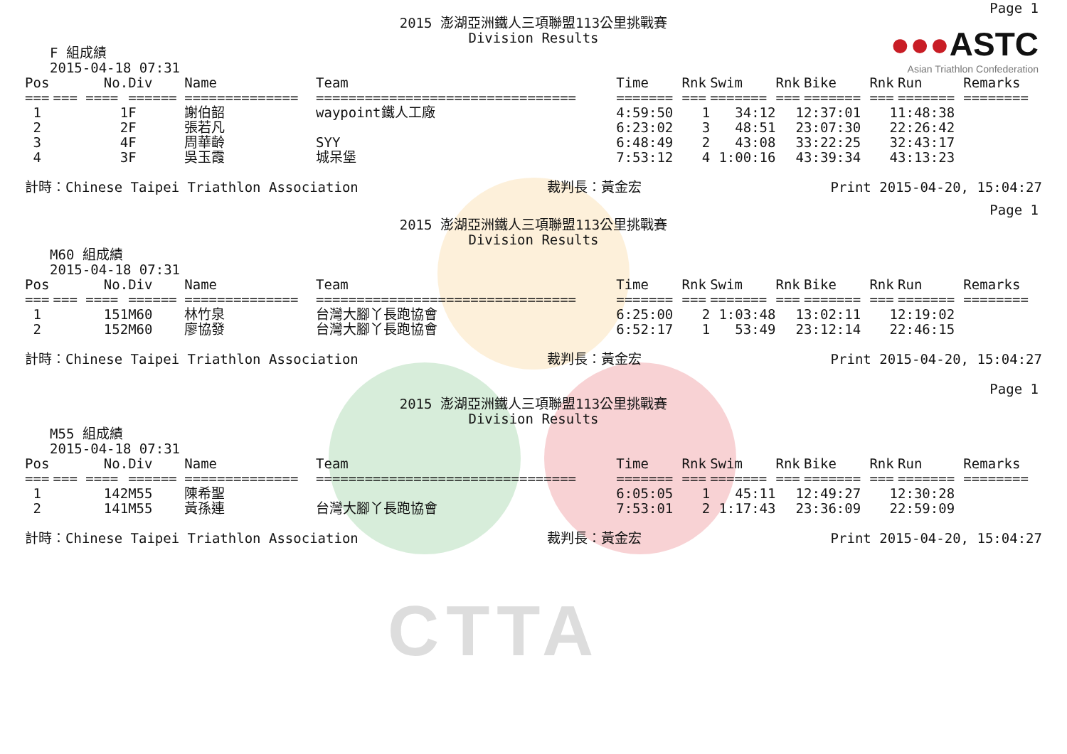CTTA
●●●ASTC
Asian Triathlon Confederation
Page 1
2015 澎湖亞洲鐵人三項聯盟113公里挑戰賽
Division Results
F 組成績
2015-04-18 07:31
| Pos | No. | Div | Name | Team | Time | Rnk | Swim | Rnk | Bike | Rnk | Run | Remarks |
| --- | --- | --- | --- | --- | --- | --- | --- | --- | --- | --- | --- | --- |
| === | === ==== | ====== | ============== | ================================ | ======= | === | ======= | === | ======= | === | ======= | ======== |
| 1 | 1 | F | 謝伯韶 | waypoint鐵人工廠 | 4:59:50 | 1 | 34:12 | 1 | 2:37:01 | 1 | 1:48:38 | |
| 2 | 2 | F | 張若凡 | | 6:23:02 | 3 | 48:51 | 2 | 3:07:30 | 2 | 2:26:42 | |
| 3 | 4 | F | 周華齡 | SYY | 6:48:49 | 2 | 43:08 | 3 | 3:22:25 | 3 | 2:43:17 | |
| 4 | 3 | F | 吳玉霞 | 城呆堡 | 7:53:12 | 4 | 1:00:16 | 4 | 3:39:34 | 4 | 3:13:23 | |
計時：Chinese Taipei Triathlon Association 裁判長：黃金宏 Print 2015-04-20, 15:04:27
Page 1
2015 澎湖亞洲鐵人三項聯盟113公里挑戰賽
Division Results
M60 組成績
2015-04-18 07:31
| Pos | No. | Div | Name | Team | Time | Rnk | Swim | Rnk | Bike | Rnk | Run | Remarks |
| --- | --- | --- | --- | --- | --- | --- | --- | --- | --- | --- | --- | --- |
| === | === ==== | ====== | ============== | ================================ | ======= | === | ======= | === | ======= | === | ======= | ======== |
| 1 | 151 | M60 | 林竹泉 | 台灣大腳丫長跑協會 | 6:25:00 | 2 | 1:03:48 | 1 | 3:02:11 | 1 | 2:19:02 | |
| 2 | 152 | M60 | 廖協發 | 台灣大腳丫長跑協會 | 6:52:17 | 1 | 53:49 | 2 | 3:12:14 | 2 | 2:46:15 | |
計時：Chinese Taipei Triathlon Association 裁判長：黃金宏 Print 2015-04-20, 15:04:27
Page 1
2015 澎湖亞洲鐵人三項聯盟113公里挑戰賽
Division Results
M55 組成績
2015-04-18 07:31
| Pos | No. | Div | Name | Team | Time | Rnk | Swim | Rnk | Bike | Rnk | Run | Remarks |
| --- | --- | --- | --- | --- | --- | --- | --- | --- | --- | --- | --- | --- |
| === | === ==== | ====== | ============== | ================================ | ======= | === | ======= | === | ======= | === | ======= | ======== |
| 1 | 142 | M55 | 陳希聖 | | 6:05:05 | 1 | 45:11 | 1 | 2:49:27 | 1 | 2:30:28 | |
| 2 | 141 | M55 | 黃孫連 | 台灣大腳丫長跑協會 | 7:53:01 | 2 | 1:17:43 | 2 | 3:36:09 | 2 | 2:59:09 | |
計時：Chinese Taipei Triathlon Association 裁判長：黃金宏 Print 2015-04-20, 15:04:27